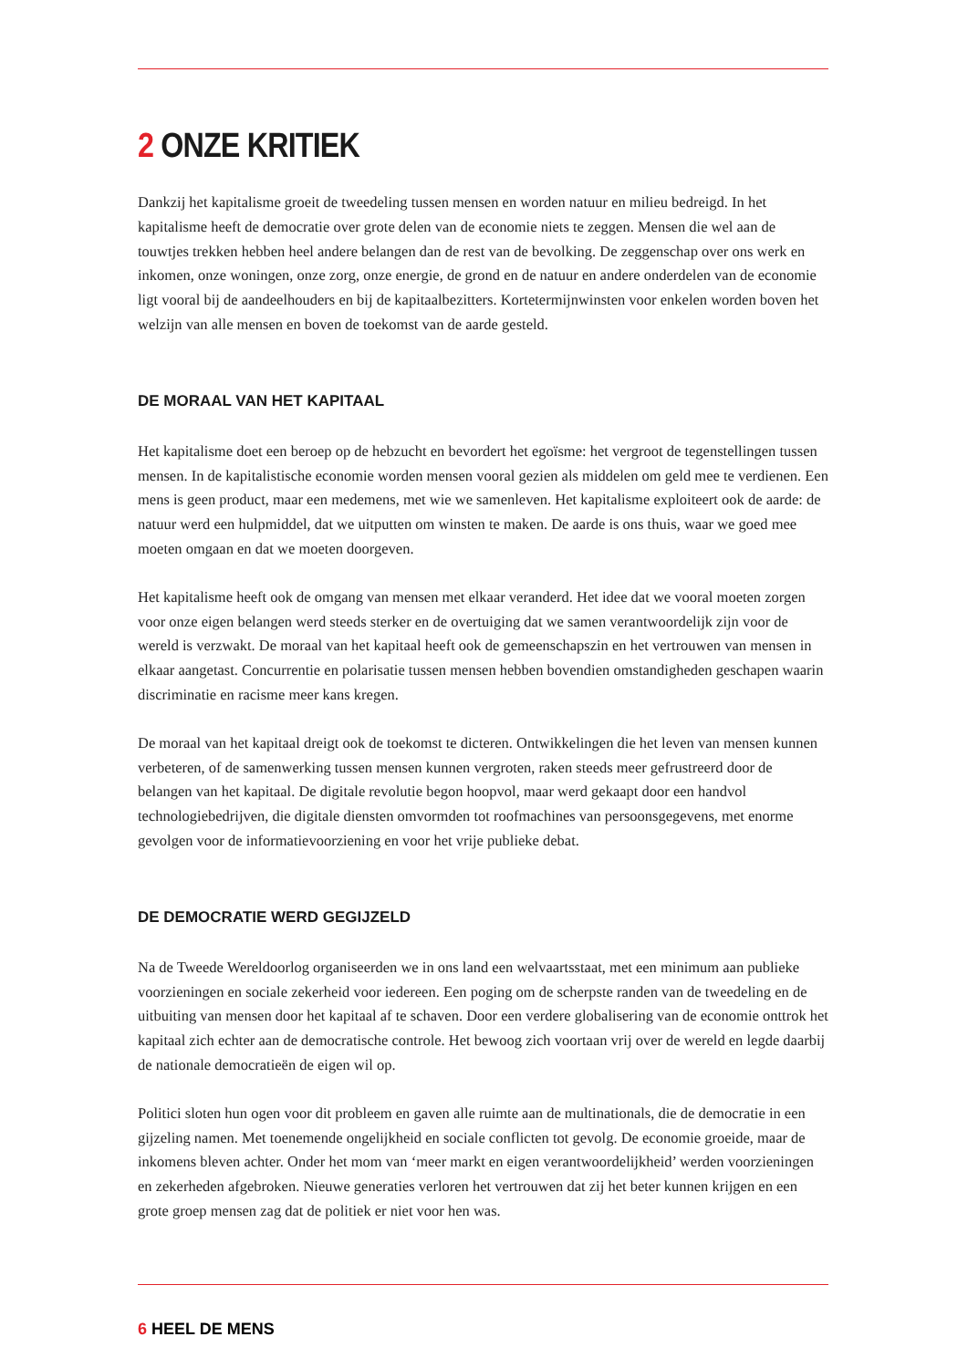2 ONZE KRITIEK
Dankzij het kapitalisme groeit de tweedeling tussen mensen en worden natuur en milieu bedreigd. In het kapitalisme heeft de democratie over grote delen van de economie niets te zeggen. Mensen die wel aan de touwtjes trekken hebben heel andere belangen dan de rest van de bevolking. De zeggenschap over ons werk en inkomen, onze woningen, onze zorg, onze energie, de grond en de natuur en andere onderdelen van de economie ligt vooral bij de aandeelhouders en bij de kapitaalbezitters. Kortetermijnwinsten voor enkelen worden boven het welzijn van alle mensen en boven de toekomst van de aarde gesteld.
DE MORAAL VAN HET KAPITAAL
Het kapitalisme doet een beroep op de hebzucht en bevordert het egoïsme: het vergroot de tegenstellingen tussen mensen. In de kapitalistische economie worden mensen vooral gezien als middelen om geld mee te verdienen. Een mens is geen product, maar een medemens, met wie we samenleven. Het kapitalisme exploiteert ook de aarde: de natuur werd een hulpmiddel, dat we uitputten om winsten te maken. De aarde is ons thuis, waar we goed mee moeten omgaan en dat we moeten doorgeven.
Het kapitalisme heeft ook de omgang van mensen met elkaar veranderd. Het idee dat we vooral moeten zorgen voor onze eigen belangen werd steeds sterker en de overtuiging dat we samen verantwoordelijk zijn voor de wereld is verzwakt. De moraal van het kapitaal heeft ook de gemeenschapszin en het vertrouwen van mensen in elkaar aangetast. Concurrentie en polarisatie tussen mensen hebben bovendien omstandigheden geschapen waarin discriminatie en racisme meer kans kregen.
De moraal van het kapitaal dreigt ook de toekomst te dicteren. Ontwikkelingen die het leven van mensen kunnen verbeteren, of de samenwerking tussen mensen kunnen vergroten, raken steeds meer gefrustreerd door de belangen van het kapitaal. De digitale revolutie begon hoopvol, maar werd gekaapt door een handvol technologiebedrijven, die digitale diensten omvormden tot roofmachines van persoonsgegevens, met enorme gevolgen voor de informatievoorziening en voor het vrije publieke debat.
DE DEMOCRATIE WERD GEGIJZELD
Na de Tweede Wereldoorlog organiseerden we in ons land een welvaartsstaat, met een minimum aan publieke voorzieningen en sociale zekerheid voor iedereen. Een poging om de scherpste randen van de tweedeling en de uitbuiting van mensen door het kapitaal af te schaven. Door een verdere globalisering van de economie onttrok het kapitaal zich echter aan de democratische controle. Het bewoog zich voortaan vrij over de wereld en legde daarbij de nationale democratieën de eigen wil op.
Politici sloten hun ogen voor dit probleem en gaven alle ruimte aan de multinationals, die de democratie in een gijzeling namen. Met toenemende ongelijkheid en sociale conflicten tot gevolg. De economie groeide, maar de inkomens bleven achter. Onder het mom van ‘meer markt en eigen verantwoordelijkheid’ werden voorzieningen en zekerheden afgebroken. Nieuwe generaties verloren het vertrouwen dat zij het beter kunnen krijgen en een grote groep mensen zag dat de politiek er niet voor hen was.
6 HEEL DE MENS